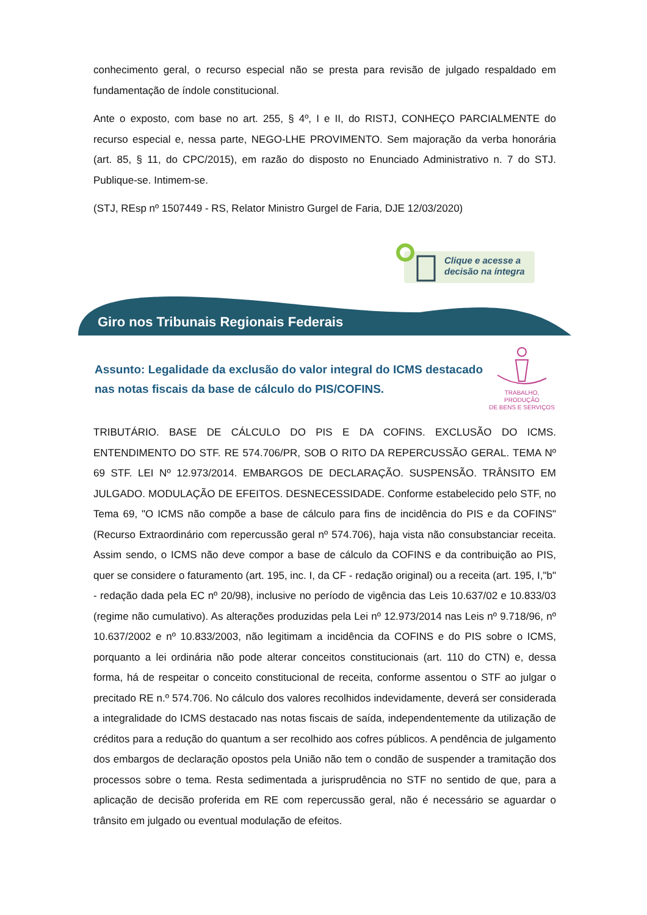conhecimento geral, o recurso especial não se presta para revisão de julgado respaldado em fundamentação de índole constitucional.
Ante o exposto, com base no art. 255, § 4º, I e II, do RISTJ, CONHEÇO PARCIALMENTE do recurso especial e, nessa parte, NEGO-LHE PROVIMENTO. Sem majoração da verba honorária (art. 85, § 11, do CPC/2015), em razão do disposto no Enunciado Administrativo n. 7 do STJ. Publique-se. Intimem-se.
(STJ, REsp nº 1507449 - RS, Relator Ministro Gurgel de Faria, DJE 12/03/2020)
Clique e acesse a
decisão na íntegra
Giro nos Tribunais Regionais Federais
Assunto: Legalidade da exclusão do valor integral do ICMS destacado nas notas fiscais da base de cálculo do PIS/COFINS.
TRABALHO, PRODUÇÃO
DE BENS E SERVIÇOS
TRIBUTÁRIO. BASE DE CÁLCULO DO PIS E DA COFINS. EXCLUSÃO DO ICMS. ENTENDIMENTO DO STF. RE 574.706/PR, SOB O RITO DA REPERCUSSÃO GERAL. TEMA Nº 69 STF. LEI Nº 12.973/2014. EMBARGOS DE DECLARAÇÃO. SUSPENSÃO. TRÂNSITO EM JULGADO. MODULAÇÃO DE EFEITOS. DESNECESSIDADE. Conforme estabelecido pelo STF, no Tema 69, "O ICMS não compõe a base de cálculo para fins de incidência do PIS e da COFINS" (Recurso Extraordinário com repercussão geral nº 574.706), haja vista não consubstanciar receita. Assim sendo, o ICMS não deve compor a base de cálculo da COFINS e da contribuição ao PIS, quer se considere o faturamento (art. 195, inc. I, da CF - redação original) ou a receita (art. 195, I,"b" - redação dada pela EC nº 20/98), inclusive no período de vigência das Leis 10.637/02 e 10.833/03 (regime não cumulativo). As alterações produzidas pela Lei nº 12.973/2014 nas Leis nº 9.718/96, nº 10.637/2002 e nº 10.833/2003, não legitimam a incidência da COFINS e do PIS sobre o ICMS, porquanto a lei ordinária não pode alterar conceitos constitucionais (art. 110 do CTN) e, dessa forma, há de respeitar o conceito constitucional de receita, conforme assentou o STF ao julgar o precitado RE n.º 574.706. No cálculo dos valores recolhidos indevidamente, deverá ser considerada a integralidade do ICMS destacado nas notas fiscais de saída, independentemente da utilização de créditos para a redução do quantum a ser recolhido aos cofres públicos. A pendência de julgamento dos embargos de declaração opostos pela União não tem o condão de suspender a tramitação dos processos sobre o tema. Resta sedimentada a jurisprudência no STF no sentido de que, para a aplicação de decisão proferida em RE com repercussão geral, não é necessário se aguardar o trânsito em julgado ou eventual modulação de efeitos.